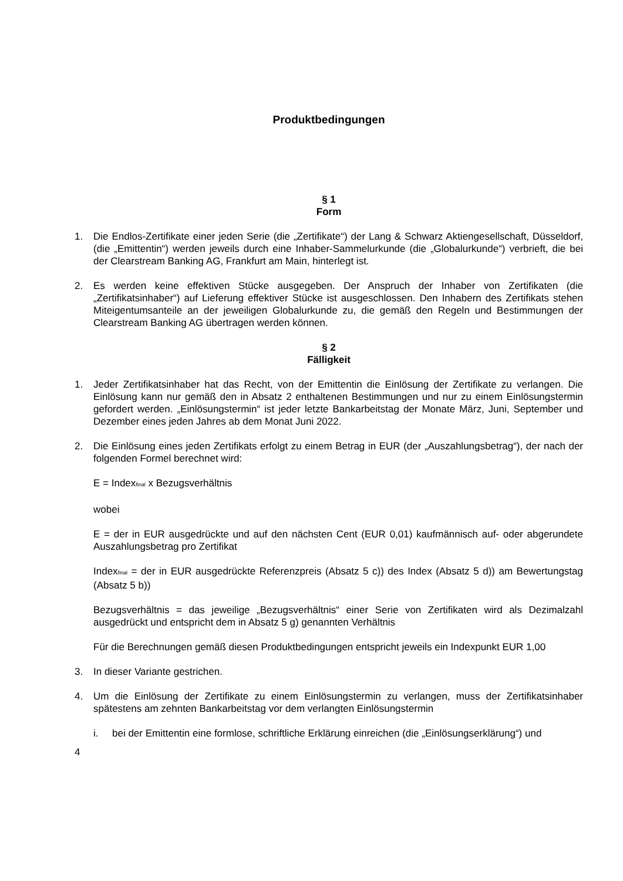Produktbedingungen
§ 1
Form
1. Die Endlos-Zertifikate einer jeden Serie (die „Zertifikate“) der Lang & Schwarz Aktiengesellschaft, Düsseldorf, (die „Emittentin“) werden jeweils durch eine Inhaber-Sammelurkunde (die „Globalurkunde“) verbrieft, die bei der Clearstream Banking AG, Frankfurt am Main, hinterlegt ist.
2. Es werden keine effektiven Stücke ausgegeben. Der Anspruch der Inhaber von Zertifikaten (die „Zertifikatsinhaber“) auf Lieferung effektiver Stücke ist ausgeschlossen. Den Inhabern des Zertifikats stehen Miteigentumsanteile an der jeweiligen Globalurkunde zu, die gemäß den Regeln und Bestimmungen der Clearstream Banking AG übertragen werden können.
§ 2
Fälligkeit
1. Jeder Zertifikatsinhaber hat das Recht, von der Emittentin die Einlösung der Zertifikate zu verlangen. Die Einlösung kann nur gemäß den in Absatz 2 enthaltenen Bestimmungen und nur zu einem Einlösungstermin gefordert werden. „Einlösungstermin“ ist jeder letzte Bankarbeitstag der Monate März, Juni, September und Dezember eines jeden Jahres ab dem Monat Juni 2022.
2. Die Einlösung eines jeden Zertifikats erfolgt zu einem Betrag in EUR (der „Auszahlungsbetrag“), der nach der folgenden Formel berechnet wird:
E = Index<sub>final</sub> x Bezugsverhältnis
wobei
E = der in EUR ausgedrückte und auf den nächsten Cent (EUR 0,01) kaufmännisch auf- oder abgerundete Auszahlungsbetrag pro Zertifikat
Index<sub>final</sub> = der in EUR ausgedrückte Referenzpreis (Absatz 5 c)) des Index (Absatz 5 d)) am Bewertungstag (Absatz 5 b))
Bezugsverhältnis = das jeweilige „Bezugsverhältnis“ einer Serie von Zertifikaten wird als Dezimalzahl ausgedrückt und entspricht dem in Absatz 5 g) genannten Verhältnis
Für die Berechnungen gemäß diesen Produktbedingungen entspricht jeweils ein Indexpunkt EUR 1,00
3. In dieser Variante gestrichen.
4. Um die Einlösung der Zertifikate zu einem Einlösungstermin zu verlangen, muss der Zertifikatsinhaber spätestens am zehnten Bankarbeitstag vor dem verlangten Einlösungstermin
i. bei der Emittentin eine formlose, schriftliche Erklärung einreichen (die „Einlösungserklärung“) und
4